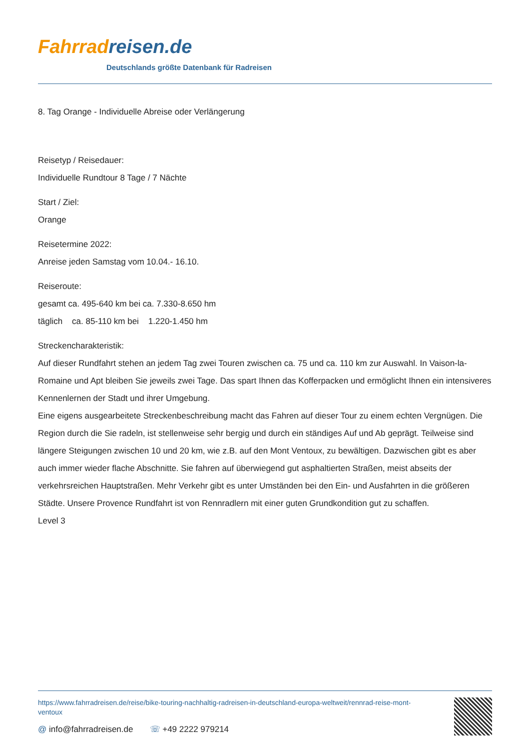Fahrrad reisen.de
Deutschlands größte Datenbank für Radreisen
8. Tag Orange - Individuelle Abreise oder Verlängerung
Reisetyp / Reisedauer:
Individuelle Rundtour 8 Tage / 7 Nächte
Start / Ziel:
Orange
Reisetermine 2022:
Anreise jeden Samstag vom 10.04.- 16.10.
Reiseroute:
gesamt ca. 495-640 km bei ca. 7.330-8.650 hm
täglich ca. 85-110 km bei 1.220-1.450 hm
Streckencharakteristik:
Auf dieser Rundfahrt stehen an jedem Tag zwei Touren zwischen ca. 75 und ca. 110 km zur Auswahl. In Vaison-la-Romaine und Apt bleiben Sie jeweils zwei Tage. Das spart Ihnen das Kofferpacken und ermöglicht Ihnen ein intensiveres Kennenlernen der Stadt und ihrer Umgebung.
Eine eigens ausgearbeitete Streckenbeschreibung macht das Fahren auf dieser Tour zu einem echten Vergnügen. Die Region durch die Sie radeln, ist stellenweise sehr bergig und durch ein ständiges Auf und Ab geprägt. Teilweise sind längere Steigungen zwischen 10 und 20 km, wie z.B. auf den Mont Ventoux, zu bewältigen. Dazwischen gibt es aber auch immer wieder flache Abschnitte. Sie fahren auf überwiegend gut asphaltierten Straßen, meist abseits der verkehrsreichen Hauptstraßen. Mehr Verkehr gibt es unter Umständen bei den Ein- und Ausfahrten in die größeren Städte. Unsere Provence Rundfahrt ist von Rennradlern mit einer guten Grundkondition gut zu schaffen.
Level 3
https://www.fahrradreisen.de/reise/bike-touring-nachhaltig-radreisen-in-deutschland-europa-weltweit/rennrad-reise-mont-ventoux
@ info@fahrradreisen.de ☏ +49 2222 979214